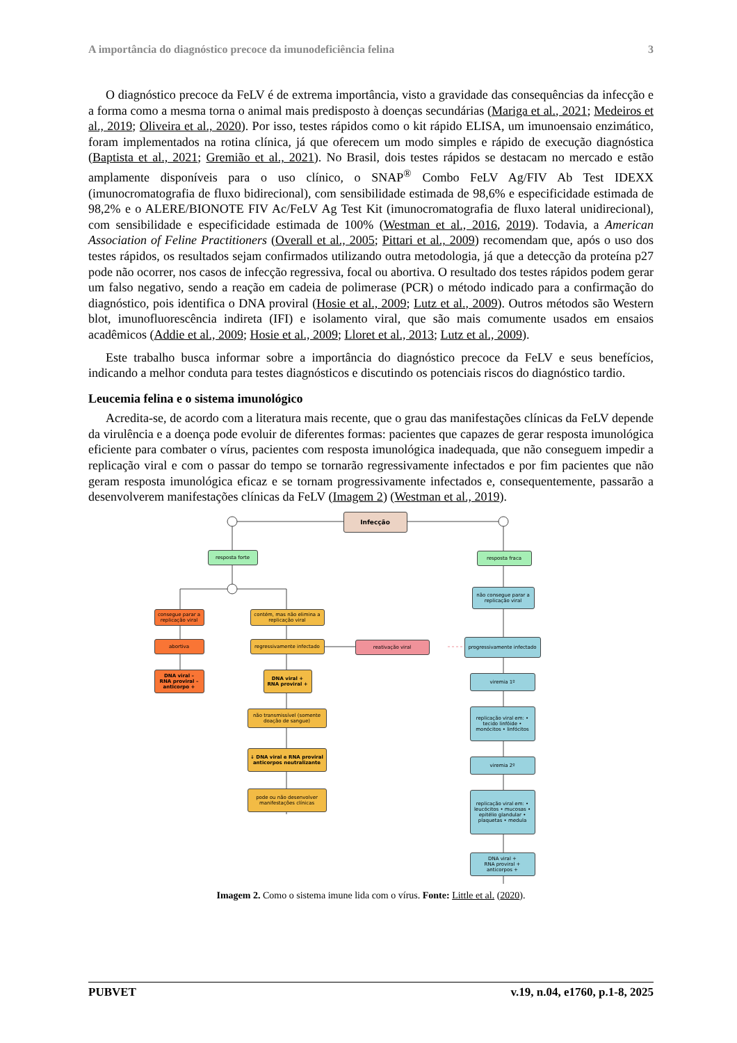A importância do diagnóstico precoce da imunodeficiência felina 3
O diagnóstico precoce da FeLV é de extrema importância, visto a gravidade das consequências da infecção e a forma como a mesma torna o animal mais predisposto à doenças secundárias (Mariga et al., 2021; Medeiros et al., 2019; Oliveira et al., 2020). Por isso, testes rápidos como o kit rápido ELISA, um imunoensaio enzimático, foram implementados na rotina clínica, já que oferecem um modo simples e rápido de execução diagnóstica (Baptista et al., 2021; Gremião et al., 2021). No Brasil, dois testes rápidos se destacam no mercado e estão amplamente disponíveis para o uso clínico, o SNAP<sup>®</sup> Combo FeLV Ag/FIV Ab Test IDEXX (imunocromatografia de fluxo bidirecional), com sensibilidade estimada de 98,6% e especificidade estimada de 98,2% e o ALERE/BIONOTE FIV Ac/FeLV Ag Test Kit (imunocromatografia de fluxo lateral unidirecional), com sensibilidade e especificidade estimada de 100% (Westman et al., 2016, 2019). Todavia, a American Association of Feline Practitioners (Overall et al., 2005; Pittari et al., 2009) recomendam que, após o uso dos testes rápidos, os resultados sejam confirmados utilizando outra metodologia, já que a detecção da proteína p27 pode não ocorrer, nos casos de infecção regressiva, focal ou abortiva. O resultado dos testes rápidos podem gerar um falso negativo, sendo a reação em cadeia de polimerase (PCR) o método indicado para a confirmação do diagnóstico, pois identifica o DNA proviral (Hosie et al., 2009; Lutz et al., 2009). Outros métodos são Western blot, imunofluorescência indireta (IFI) e isolamento viral, que são mais comumente usados em ensaios acadêmicos (Addie et al., 2009; Hosie et al., 2009; Lloret et al., 2013; Lutz et al., 2009).
Este trabalho busca informar sobre a importância do diagnóstico precoce da FeLV e seus benefícios, indicando a melhor conduta para testes diagnósticos e discutindo os potenciais riscos do diagnóstico tardio.
Leucemia felina e o sistema imunológico
Acredita-se, de acordo com a literatura mais recente, que o grau das manifestações clínicas da FeLV depende da virulência e a doença pode evoluir de diferentes formas: pacientes que capazes de gerar resposta imunológica eficiente para combater o vírus, pacientes com resposta imunológica inadequada, que não conseguem impedir a replicação viral e com o passar do tempo se tornarão regressivamente infectados e por fim pacientes que não geram resposta imunológica eficaz e se tornam progressivamente infectados e, consequentemente, passarão a desenvolverem manifestações clínicas da FeLV (Imagem 2) (Westman et al., 2019).
Infecção
resposta forte resposta fraca
não consegue parar a replicação viral
consegue parar a replicação viral
contém, mas não elimina a replicação viral
abortiva regressivamente infectado reativação viral
progressivamente infectado
DNA viral –
RNA proviral –
anticorpo +
DNA viral +
RNA proviral +
viremia 1º
não transmissível (somente doação de sangue)
replicação viral em: • tecido linfóide • monócitos • linfócitos
↓ DNA viral e RNA proviral anticorpos neutralizante
viremia 2º
pode ou não desenvolver manifestações clínicas
replicação viral em: • leucócitos • mucosas • epitélio glandular • plaquetas • medula
DNA viral +
RNA proviral +
anticorpos +
Imagem 2. Como o sistema imune lida com o vírus. Fonte: Little et al. (2020).
PUBVET v.19, n.04, e1760, p.1-8, 2025